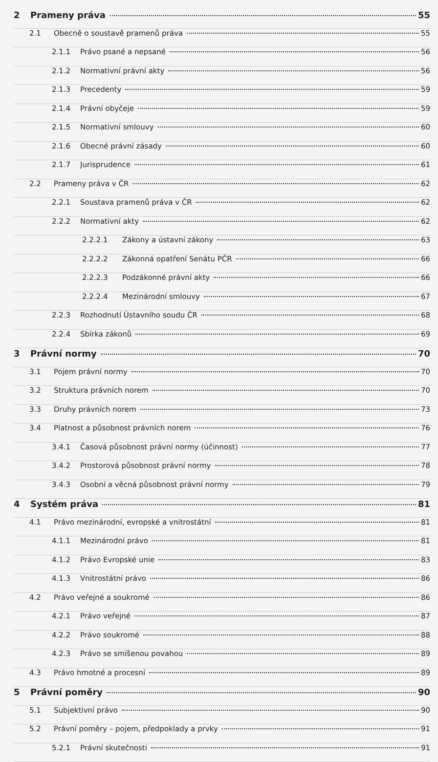2 Prameny práva 55
2.1 Obecně o soustavě pramenů práva 55
2.1.1 Právo psané a nepsané 56
2.1.2 Normativní právní akty 56
2.1.3 Precedenty 59
2.1.4 Právní obyčeje 59
2.1.5 Normativní smlouvy 60
2.1.6 Obecné právní zásady 60
2.1.7 Jurisprudence 61
2.2 Prameny práva v ČR 62
2.2.1 Soustava pramenů práva v ČR 62
2.2.2 Normativní akty 62
2.2.2.1 Zákony a ústavní zákony 63
2.2.2.2 Zákonná opatření Senátu PČR 66
2.2.2.3 Podzákonné právní akty 66
2.2.2.4 Mezinárodní smlouvy 67
2.2.3 Rozhodnutí Ústavního soudu ČR 68
2.2.4 Sbírka zákonů 69
3 Právní normy 70
3.1 Pojem právní normy 70
3.2 Struktura právních norem 70
3.3 Druhy právních norem 73
3.4 Platnost a působnost právních norem 76
3.4.1 Časová působnost právní normy (účinnost) 77
3.4.2 Prostorová působnost právní normy 78
3.4.3 Osobní a věcná působnost právní normy 79
4 Systém práva 81
4.1 Právo mezinárodní, evropské a vnitrostátní 81
4.1.1 Mezinárodní právo 81
4.1.2 Právo Evropské unie 83
4.1.3 Vnitrostátní právo 86
4.2 Právo veřejné a soukromé 86
4.2.1 Právo veřejné 87
4.2.2 Právo soukromé 88
4.2.3 Právo se smíšenou povahou 89
4.3 Právo hmotné a procesní 89
5 Právní poměry 90
5.1 Subjektivní právo 90
5.2 Právní poměry – pojem, předpoklady a prvky 91
5.2.1 Právní skutečnosti 91